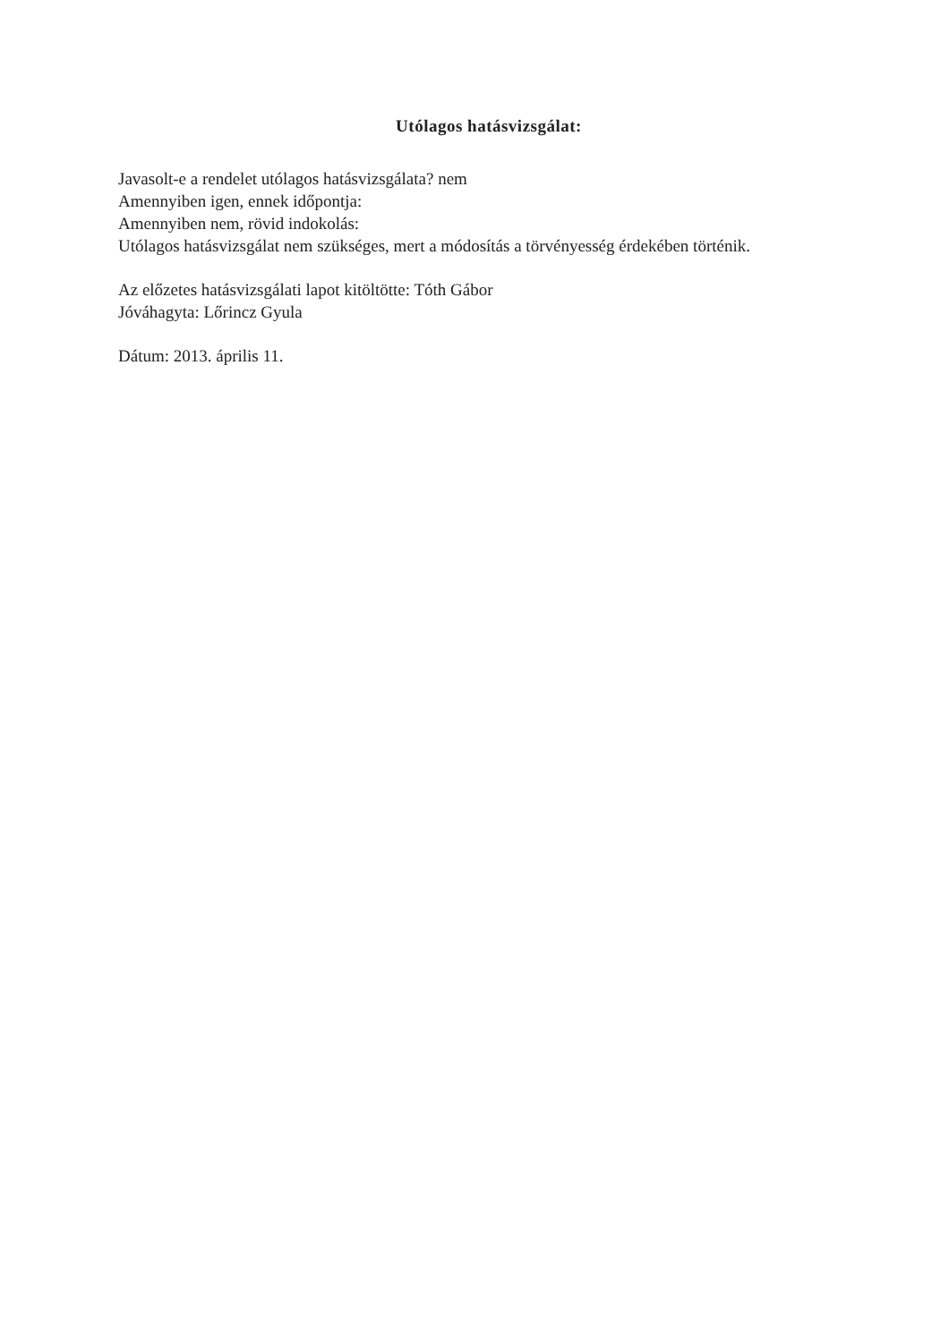Utólagos hatásvizsgálat:
Javasolt-e a rendelet utólagos hatásvizsgálata? nem
Amennyiben igen, ennek időpontja:
Amennyiben nem, rövid indokolás:
Utólagos hatásvizsgálat nem szükséges, mert a módosítás a törvényesség érdekében történik.
Az előzetes hatásvizsgálati lapot kitöltötte: Tóth Gábor
Jóváhagyta: Lőrincz Gyula
Dátum: 2013. április 11.